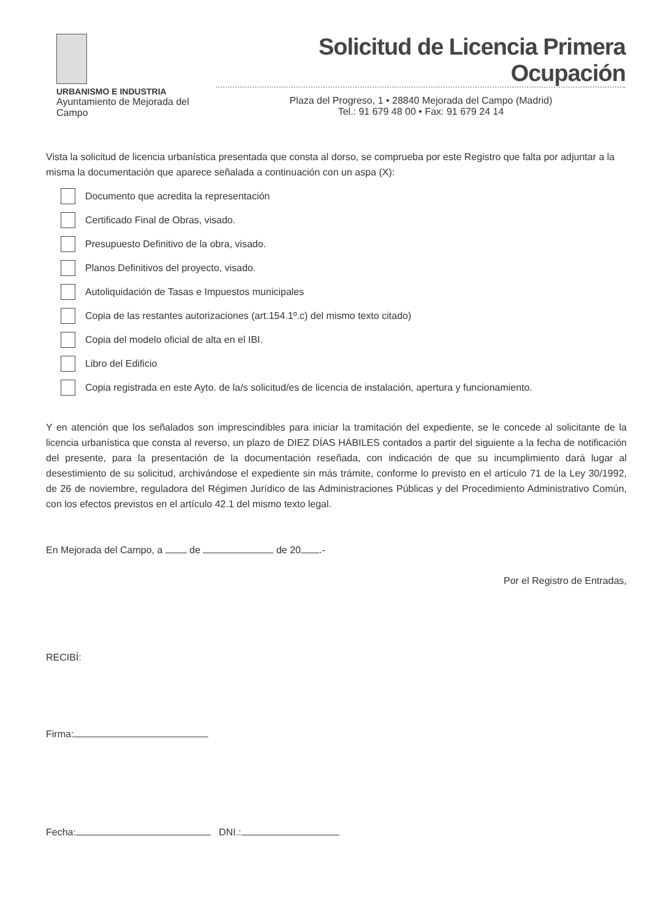URBANISMO E INDUSTRIA
Ayuntamiento de Mejorada del Campo
Solicitud de Licencia Primera Ocupación
Plaza del Progreso, 1 • 28840 Mejorada del Campo (Madrid)
Tel.: 91 679 48 00 • Fax: 91 679 24 14
Vista la solicitud de licencia urbanística presentada que consta al dorso, se comprueba por este Registro que falta por adjuntar a la misma la documentación que aparece señalada a continuación con un aspa (X):
Documento que acredita la representación
Certificado Final de Obras, visado.
Presupuesto Definitivo de la obra, visado.
Planos Definitivos del proyecto, visado.
Autoliquidación de Tasas e Impuestos municipales
Copia de las restantes autorizaciones (art.154.1º.c) del mismo texto citado)
Copia del modelo oficial de alta en el IBI.
Libro del Edificio
Copia registrada en este Ayto. de la/s solicitud/es de licencia de instalación, apertura y funcionamiento.
Y en atención que los señalados son imprescindibles para iniciar la tramitación del expediente, se le concede al solicitante de la licencia urbanística que consta al reverso, un plazo de DIEZ DÍAS HÁBILES contados a partir del siguiente a la fecha de notificación del presente, para la presentación de la documentación reseñada, con indicación de que su incumplimiento dará lugar al desestimiento de su solicitud, archivándose el expediente sin más trámite, conforme lo previsto en el artículo 71 de la Ley 30/1992, de 26 de noviembre, reguladora del Régimen Jurídico de las Administraciones Públicas y del Procedimiento Administrativo Común, con los efectos previstos en el artículo 42.1 del mismo texto legal.
En Mejorada del Campo, a de de 20 .-
Por el Registro de Entradas,
RECIBÍ:
Firma:
Fecha: DNI.: